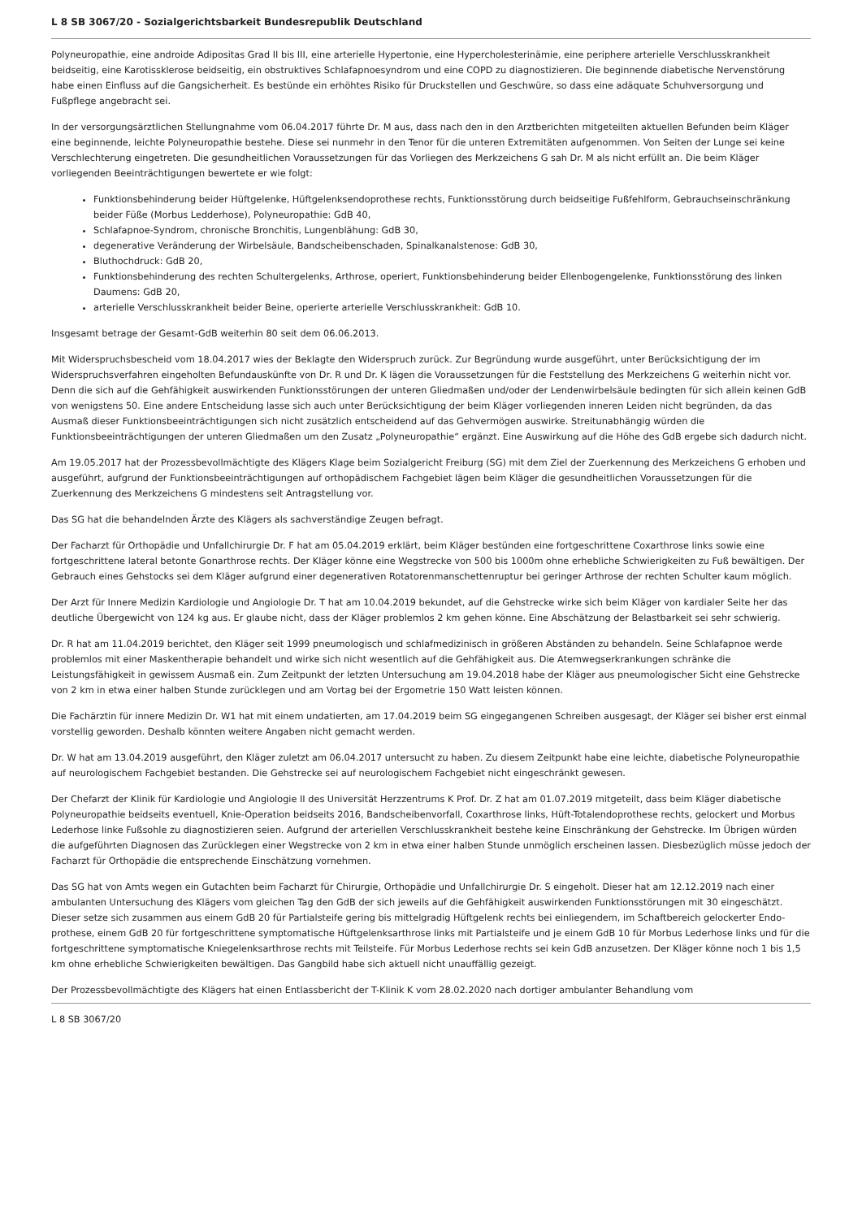L 8 SB 3067/20 - Sozialgerichtsbarkeit Bundesrepublik Deutschland
Polyneuropathie, eine androide Adipositas Grad II bis III, eine arterielle Hypertonie, eine Hypercholesterinämie, eine periphere arterielle Verschlusskrankheit beidseitig, eine Karotissklerose beidseitig, ein obstruktives Schlafapnoesyndrom und eine COPD zu diagnostizieren. Die beginnende diabetische Nervenstörung habe einen Einfluss auf die Gangsicherheit. Es bestünde ein erhöhtes Risiko für Druckstellen und Geschwüre, so dass eine adäquate Schuhversorgung und Fußpflege angebracht sei.
In der versorgungsärztlichen Stellungnahme vom 06.04.2017 führte Dr. M aus, dass nach den in den Arztberichten mitgeteilten aktuellen Befunden beim Kläger eine beginnende, leichte Polyneuropathie bestehe. Diese sei nunmehr in den Tenor für die unteren Extremitäten aufgenommen. Von Seiten der Lunge sei keine Verschlechterung eingetreten. Die gesundheitlichen Voraussetzungen für das Vorliegen des Merkzeichens G sah Dr. M als nicht erfüllt an. Die beim Kläger vorliegenden Beeinträchtigungen bewertete er wie folgt:
Funktionsbehinderung beider Hüftgelenke, Hüftgelenksendoprothese rechts, Funktionsstörung durch beidseitige Fußfehlform, Gebrauchseinschränkung beider Füße (Morbus Ledderhose), Polyneuropathie: GdB 40,
Schlafapnoe-Syndrom, chronische Bronchitis, Lungenblähung: GdB 30,
degenerative Veränderung der Wirbelsäule, Bandscheibenschaden, Spinalkanalstenose: GdB 30,
Bluthochdruck: GdB 20,
Funktionsbehinderung des rechten Schultergelenks, Arthrose, operiert, Funktionsbehinderung beider Ellenbogengelenke, Funktionsstörung des linken Daumens: GdB 20,
arterielle Verschlusskrankheit beider Beine, operierte arterielle Verschlusskrankheit: GdB 10.
Insgesamt betrage der Gesamt-GdB weiterhin 80 seit dem 06.06.2013.
Mit Widerspruchsbescheid vom 18.04.2017 wies der Beklagte den Widerspruch zurück. Zur Begründung wurde ausgeführt, unter Berücksichtigung der im Widerspruchsverfahren eingeholten Befundauskünfte von Dr. R und Dr. K lägen die Voraussetzungen für die Feststellung des Merkzeichens G weiterhin nicht vor. Denn die sich auf die Gehfähigkeit auswirkenden Funktionsstörungen der unteren Gliedmaßen und/oder der Lendenwirbelsäule bedingten für sich allein keinen GdB von wenigstens 50. Eine andere Entscheidung lasse sich auch unter Berücksichtigung der beim Kläger vorliegenden inneren Leiden nicht begründen, da das Ausmaß dieser Funktionsbeeinträchtigungen sich nicht zusätzlich entscheidend auf das Gehvermögen auswirke. Streitunabhängig würden die Funktionsbeeinträchtigungen der unteren Gliedmaßen um den Zusatz „Polyneuropathie“ ergänzt. Eine Auswirkung auf die Höhe des GdB ergebe sich dadurch nicht.
Am 19.05.2017 hat der Prozessbevollmächtigte des Klägers Klage beim Sozialgericht Freiburg (SG) mit dem Ziel der Zuerkennung des Merkzeichens G erhoben und ausgeführt, aufgrund der Funktionsbeeinträchtigungen auf orthopädischem Fachgebiet lägen beim Kläger die gesundheitlichen Voraussetzungen für die Zuerkennung des Merkzeichens G mindestens seit Antragstellung vor.
Das SG hat die behandelnden Ärzte des Klägers als sachverständige Zeugen befragt.
Der Facharzt für Orthopädie und Unfallchirurgie Dr. F hat am 05.04.2019 erklärt, beim Kläger bestünden eine fortgeschrittene Coxarthrose links sowie eine fortgeschrittene lateral betonte Gonarthrose rechts. Der Kläger könne eine Wegstrecke von 500 bis 1000m ohne erhebliche Schwierigkeiten zu Fuß bewältigen. Der Gebrauch eines Gehstocks sei dem Kläger aufgrund einer degenerativen Rotatorenmanschettenruptur bei geringer Arthrose der rechten Schulter kaum möglich.
Der Arzt für Innere Medizin Kardiologie und Angiologie Dr. T hat am 10.04.2019 bekundet, auf die Gehstrecke wirke sich beim Kläger von kardialer Seite her das deutliche Übergewicht von 124 kg aus. Er glaube nicht, dass der Kläger problemlos 2 km gehen könne. Eine Abschätzung der Belastbarkeit sei sehr schwierig.
Dr. R hat am 11.04.2019 berichtet, den Kläger seit 1999 pneumologisch und schlafmedizinisch in größeren Abständen zu behandeln. Seine Schlafapnoe werde problemlos mit einer Maskentherapie behandelt und wirke sich nicht wesentlich auf die Gehfähigkeit aus. Die Atemwegserkrankungen schränke die Leistungsfähigkeit in gewissem Ausmaß ein. Zum Zeitpunkt der letzten Untersuchung am 19.04.2018 habe der Kläger aus pneumologischer Sicht eine Gehstrecke von 2 km in etwa einer halben Stunde zurücklegen und am Vortag bei der Ergometrie 150 Watt leisten können.
Die Fachärztin für innere Medizin Dr. W1 hat mit einem undatierten, am 17.04.2019 beim SG eingegangenen Schreiben ausgesagt, der Kläger sei bisher erst einmal vorstellig geworden. Deshalb könnten weitere Angaben nicht gemacht werden.
Dr. W hat am 13.04.2019 ausgeführt, den Kläger zuletzt am 06.04.2017 untersucht zu haben. Zu diesem Zeitpunkt habe eine leichte, diabetische Polyneuropathie auf neurologischem Fachgebiet bestanden. Die Gehstrecke sei auf neurologischem Fachgebiet nicht eingeschränkt gewesen.
Der Chefarzt der Klinik für Kardiologie und Angiologie II des Universität Herzzentrums K Prof. Dr. Z hat am 01.07.2019 mitgeteilt, dass beim Kläger diabetische Polyneuropathie beidseits eventuell, Knie-Operation beidseits 2016, Bandscheibenvorfall, Coxarthrose links, Hüft-Totalendoprothese rechts, gelockert und Morbus Lederhose linke Fußsohle zu diagnostizieren seien. Aufgrund der arteriellen Verschlusskrankheit bestehe keine Einschränkung der Gehstrecke. Im Übrigen würden die aufgeführten Diagnosen das Zurücklegen einer Wegstrecke von 2 km in etwa einer halben Stunde unmöglich erscheinen lassen. Diesbezüglich müsse jedoch der Facharzt für Orthopädie die entsprechende Einschätzung vornehmen.
Das SG hat von Amts wegen ein Gutachten beim Facharzt für Chirurgie, Orthopädie und Unfallchirurgie Dr. S eingeholt. Dieser hat am 12.12.2019 nach einer ambulanten Untersuchung des Klägers vom gleichen Tag den GdB der sich jeweils auf die Gehfähigkeit auswirkenden Funktionsstörungen mit 30 eingeschätzt. Dieser setze sich zusammen aus einem GdB 20 für Partialsteife gering bis mittelgradig Hüftgelenk rechts bei einliegendem, im Schaftbereich gelockerter Endo-prothese, einem GdB 20 für fortgeschrittene symptomatische Hüftgelenksarthrose links mit Partialsteife und je einem GdB 10 für Morbus Lederhose links und für die fortgeschrittene symptomatische Kniegelenksarthrose rechts mit Teilsteife. Für Morbus Lederhose rechts sei kein GdB anzusetzen. Der Kläger könne noch 1 bis 1,5 km ohne erhebliche Schwierigkeiten bewältigen. Das Gangbild habe sich aktuell nicht unauffällig gezeigt.
Der Prozessbevollmächtigte des Klägers hat einen Entlassbericht der T-Klinik K vom 28.02.2020 nach dortiger ambulanter Behandlung vom
L 8 SB 3067/20